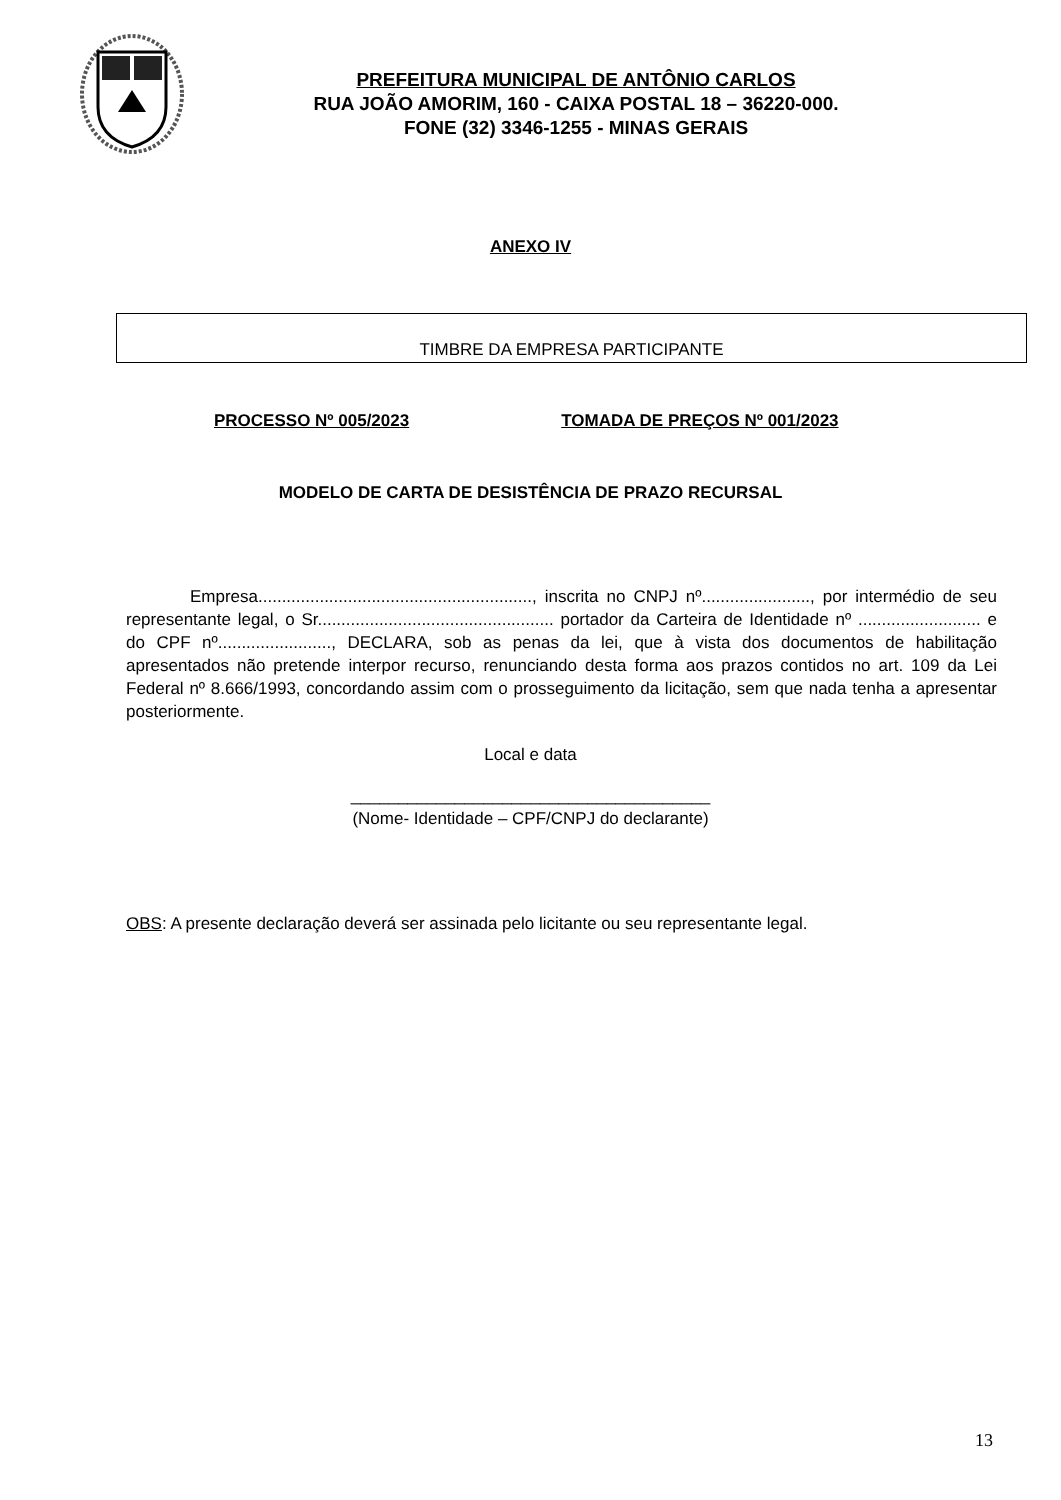PREFEITURA MUNICIPAL DE ANTÔNIO CARLOS
RUA JOÃO AMORIM, 160 - CAIXA POSTAL 18 – 36220-000.
FONE (32) 3346-1255 - MINAS GERAIS
ANEXO IV
TIMBRE DA EMPRESA PARTICIPANTE
PROCESSO Nº 005/2023 TOMADA DE PREÇOS Nº 001/2023
MODELO DE CARTA DE DESISTÊNCIA DE PRAZO RECURSAL
Empresa.........................................................., inscrita no CNPJ nº......................., por intermédio de seu representante legal, o Sr.................................................. portador da Carteira de Identidade nº .......................... e do CPF nº........................, DECLARA, sob as penas da lei, que à vista dos documentos de habilitação apresentados não pretende interpor recurso, renunciando desta forma aos prazos contidos no art. 109 da Lei Federal nº 8.666/1993, concordando assim com o prosseguimento da licitação, sem que nada tenha a apresentar posteriormente.
Local e data
______________________________________
(Nome- Identidade – CPF/CNPJ do declarante)
OBS: A presente declaração deverá ser assinada pelo licitante ou seu representante legal.
13